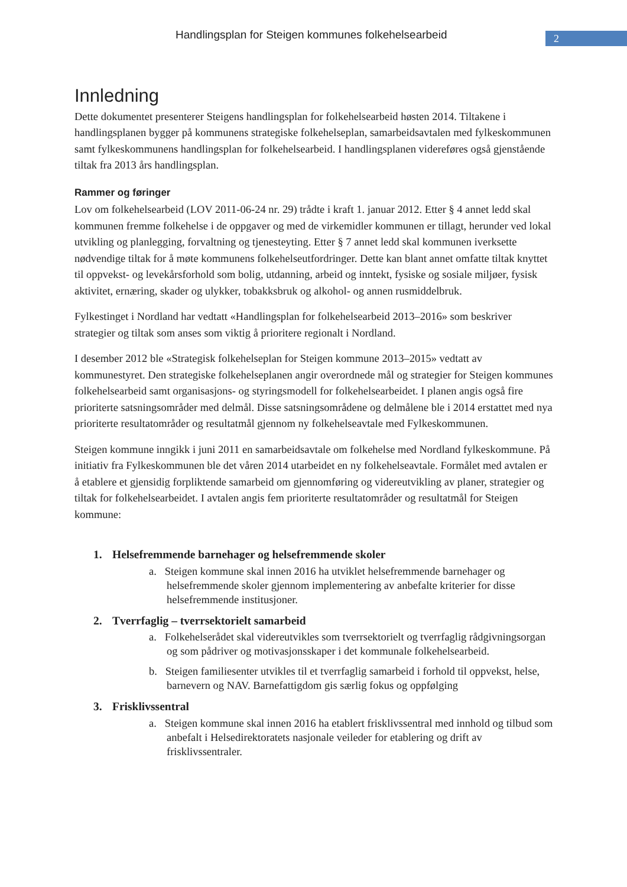Handlingsplan for Steigen kommunes folkehelsearbeid
2
Innledning
Dette dokumentet presenterer Steigens handlingsplan for folkehelsearbeid høsten 2014. Tiltakene i handlingsplanen bygger på kommunens strategiske folkehelseplan, samarbeidsavtalen med fylkeskommunen samt fylkeskommunens handlingsplan for folkehelsearbeid. I handlingsplanen videreføres også gjenstående tiltak fra 2013 års handlingsplan.
Rammer og føringer
Lov om folkehelsearbeid (LOV 2011-06-24 nr. 29) trådte i kraft 1. januar 2012. Etter § 4 annet ledd skal kommunen fremme folkehelse i de oppgaver og med de virkemidler kommunen er tillagt, herunder ved lokal utvikling og planlegging, forvaltning og tjenesteyting. Etter § 7 annet ledd skal kommunen iverksette nødvendige tiltak for å møte kommunens folkehelseutfordringer. Dette kan blant annet omfatte tiltak knyttet til oppvekst- og levekårsforhold som bolig, utdanning, arbeid og inntekt, fysiske og sosiale miljøer, fysisk aktivitet, ernæring, skader og ulykker, tobakksbruk og alkohol- og annen rusmiddelbruk.
Fylkestinget i Nordland har vedtatt «Handlingsplan for folkehelsearbeid 2013–2016» som beskriver strategier og tiltak som anses som viktig å prioritere regionalt i Nordland.
I desember 2012 ble «Strategisk folkehelseplan for Steigen kommune 2013–2015» vedtatt av kommunestyret. Den strategiske folkehelseplanen angir overordnede mål og strategier for Steigen kommunes folkehelsearbeid samt organisasjons- og styringsmodell for folkehelsearbeidet. I planen angis også fire prioriterte satsningsområder med delmål. Disse satsningsområdene og delmålene ble i 2014 erstattet med nya prioriterte resultatområder og resultatmål gjennom ny folkehelseavtale med Fylkeskommunen.
Steigen kommune inngikk i juni 2011 en samarbeidsavtale om folkehelse med Nordland fylkeskommune. På initiativ fra Fylkeskommunen ble det våren 2014 utarbeidet en ny folkehelseavtale. Formålet med avtalen er å etablere et gjensidig forpliktende samarbeid om gjennomføring og videreutvikling av planer, strategier og tiltak for folkehelsearbeidet. I avtalen angis fem prioriterte resultatområder og resultatmål for Steigen kommune:
1. Helsefremmende barnehager og helsefremmende skoler
a. Steigen kommune skal innen 2016 ha utviklet helsefremmende barnehager og helsefremmende skoler gjennom implementering av anbefalte kriterier for disse helsefremmende institusjoner.
2. Tverrfaglig – tverrsektorielt samarbeid
a. Folkehelserådet skal videreutvikles som tverrsektorielt og tverrfaglig rådgivningsorgan og som pådriver og motivasjonsskaper i det kommunale folkehelsearbeid.
b. Steigen familiesenter utvikles til et tverrfaglig samarbeid i forhold til oppvekst, helse, barnevern og NAV. Barnefattigdom gis særlig fokus og oppfølging
3. Frisklivssentral
a. Steigen kommune skal innen 2016 ha etablert frisklivssentral med innhold og tilbud som anbefalt i Helsedirektoratets nasjonale veileder for etablering og drift av frisklivssentraler.